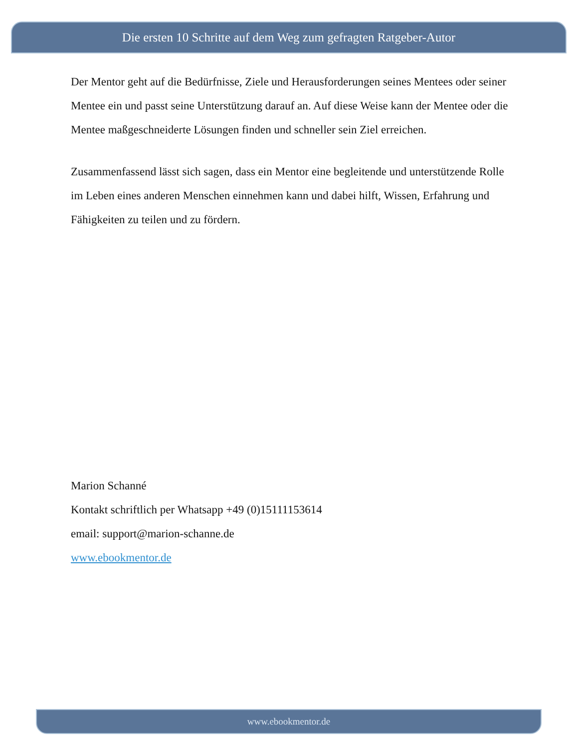Die ersten 10 Schritte auf dem Weg zum gefragten Ratgeber-Autor
Der Mentor geht auf die Bedürfnisse, Ziele und Herausforderungen seines Mentees oder seiner Mentee ein und passt seine Unterstützung darauf an. Auf diese Weise kann der Mentee oder die Mentee maßgeschneiderte Lösungen finden und schneller sein Ziel erreichen.
Zusammenfassend lässt sich sagen, dass ein Mentor eine begleitende und unterstützende Rolle im Leben eines anderen Menschen einnehmen kann und dabei hilft, Wissen, Erfahrung und Fähigkeiten zu teilen und zu fördern.
Marion Schanné
Kontakt schriftlich per Whatsapp +49 (0)15111153614
email: support@marion-schanne.de
www.ebookmentor.de
www.ebookmentor.de